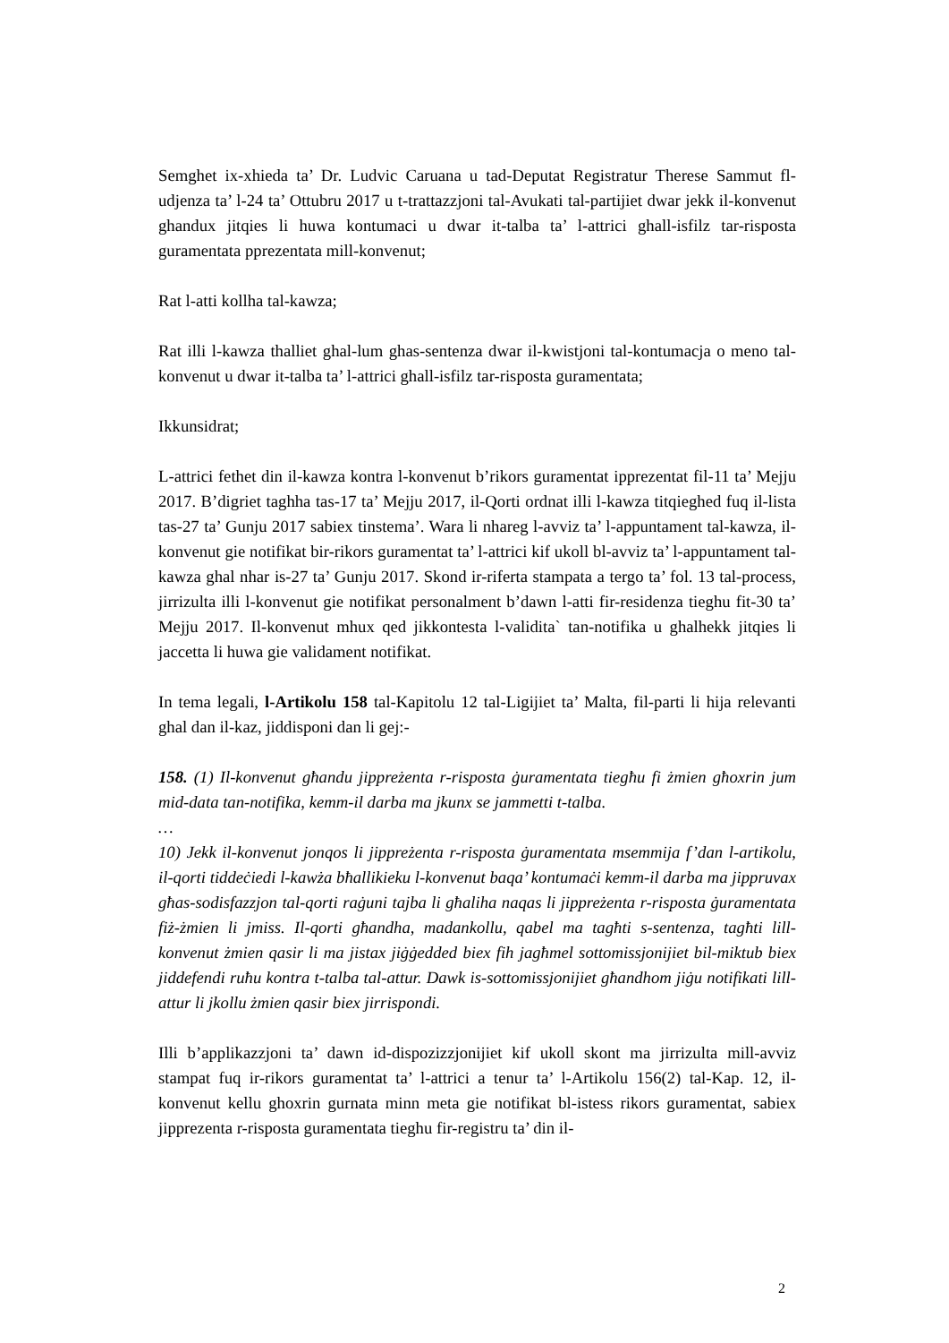Semghet ix-xhieda ta’ Dr. Ludvic Caruana u tad-Deputat Registratur Therese Sammut fl-udjenza ta’ l-24 ta’ Ottubru 2017 u t-trattazzjoni tal-Avukati tal-partijiet dwar jekk il-konvenut ghandux jitqies li huwa kontumaci u dwar it-talba ta’ l-attrici ghall-isfilz tar-risposta guramentata pprezentata mill-konvenut;
Rat l-atti kollha tal-kawza;
Rat illi l-kawza thalliet ghal-lum ghas-sentenza dwar il-kwistjoni tal-kontumacja o meno tal-konvenut u dwar it-talba ta’ l-attrici ghall-isfilz tar-risposta guramentata;
Ikkunsidrat;
L-attrici fethet din il-kawza kontra l-konvenut b’rikors guramentat ipprezentat fil-11 ta’ Mejju 2017. B’digriet taghha tas-17 ta’ Mejju 2017, il-Qorti ordnat illi l-kawza titqieghed fuq il-lista tas-27 ta’ Gunju 2017 sabiex tinstema’. Wara li nhareg l-avviz ta’ l-appuntament tal-kawza, il-konvenut gie notifikat bir-rikors guramentat ta’ l-attrici kif ukoll bl-avviz ta’ l-appuntament tal-kawza ghal nhar is-27 ta’ Gunju 2017. Skond ir-riferta stampata a tergo ta’ fol. 13 tal-process, jirrizulta illi l-konvenut gie notifikat personalment b’dawn l-atti fir-residenza tieghu fit-30 ta’ Mejju 2017. Il-konvenut mhux qed jikkontesta l-validita` tan-notifika u ghalhekk jitqies li jaccetta li huwa gie validament notifikat.
In tema legali, l-Artikolu 158 tal-Kapitolu 12 tal-Ligijiet ta’ Malta, fil-parti li hija relevanti ghal dan il-kaz, jiddisponi dan li gej:-
158. (1) Il-konvenut għandu jippreżenta r-risposta ġuramentata tiegħu fi żmien għoxrin jum mid-data tan-notifika, kemm-il darba ma jkunx se jammetti t-talba.
…
10) Jekk il-konvenut jonqos li jippreżenta r-risposta ġuramentata msemmija f’dan l-artikolu, il-qorti tiddeċiedi l-kawża bħallikieku l-konvenut baqa’ kontumaċi kemm-il darba ma jippruvax għas-sodisfazzjon tal-qorti raġuni tajba li għaliha naqas li jippreżenta r-risposta ġuramentata fiż-żmien li jmiss. Il-qorti għandha, madankollu, qabel ma tagħti s-sentenza, tagħti lill-konvenut żmien qasir li ma jistax jiġġedded biex fih jagħmel sottomissjonijiet bil-miktub biex jiddefendi ruħu kontra t-talba tal-attur. Dawk is-sottomissjonijiet għandhom jiġu notifikati lill-attur li jkollu żmien qasir biex jirrispondi.
Illi b’applikazzjoni ta’ dawn id-dispozizzjonijiet kif ukoll skont ma jirrizulta mill-avviz stampat fuq ir-rikors guramentat ta’ l-attrici a tenur ta’ l-Artikolu 156(2) tal-Kap. 12, il-konvenut kellu ghoxrin gurnata minn meta gie notifikat bl-istess rikors guramentat, sabiex jipprezenta r-risposta guramentata tieghu fir-registru ta’ din il-
2